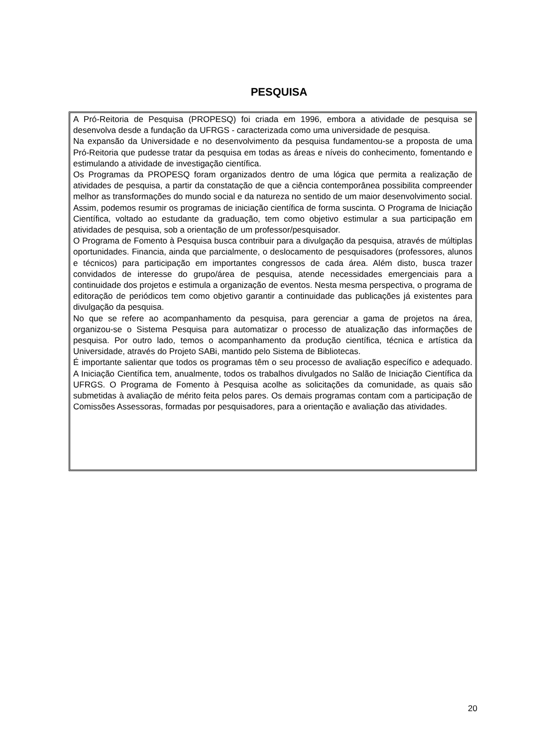PESQUISA
A Pró-Reitoria de Pesquisa (PROPESQ) foi criada em 1996, embora a atividade de pesquisa se desenvolva desde a fundação da UFRGS - caracterizada como uma universidade de pesquisa.
Na expansão da Universidade e no desenvolvimento da pesquisa fundamentou-se a proposta de uma Pró-Reitoria que pudesse tratar da pesquisa em todas as áreas e níveis do conhecimento, fomentando e estimulando a atividade de investigação científica.
Os Programas da PROPESQ foram organizados dentro de uma lógica que permita a realização de atividades de pesquisa, a partir da constatação de que a ciência contemporânea possibilita compreender melhor as transformações do mundo social e da natureza no sentido de um maior desenvolvimento social. Assim, podemos resumir os programas de iniciação científica de forma suscinta. O Programa de Iniciação Científica, voltado ao estudante da graduação, tem como objetivo estimular a sua participação em atividades de pesquisa, sob a orientação de um professor/pesquisador.
O Programa de Fomento à Pesquisa busca contribuir para a divulgação da pesquisa, através de múltiplas oportunidades. Financia, ainda que parcialmente, o deslocamento de pesquisadores (professores, alunos e técnicos) para participação em importantes congressos de cada área. Além disto, busca trazer convidados de interesse do grupo/área de pesquisa, atende necessidades emergenciais para a continuidade dos projetos e estimula a organização de eventos. Nesta mesma perspectiva, o programa de editoração de periódicos tem como objetivo garantir a continuidade das publicações já existentes para divulgação da pesquisa.
No que se refere ao acompanhamento da pesquisa, para gerenciar a gama de projetos na área, organizou-se o Sistema Pesquisa para automatizar o processo de atualização das informações de pesquisa. Por outro lado, temos o acompanhamento da produção científica, técnica e artística da Universidade, através do Projeto SABi, mantido pelo Sistema de Bibliotecas.
É importante salientar que todos os programas têm o seu processo de avaliação específico e adequado. A Iniciação Científica tem, anualmente, todos os trabalhos divulgados no Salão de Iniciação Científica da UFRGS. O Programa de Fomento à Pesquisa acolhe as solicitações da comunidade, as quais são submetidas à avaliação de mérito feita pelos pares. Os demais programas contam com a participação de Comissões Assessoras, formadas por pesquisadores, para a orientação e avaliação das atividades.
20